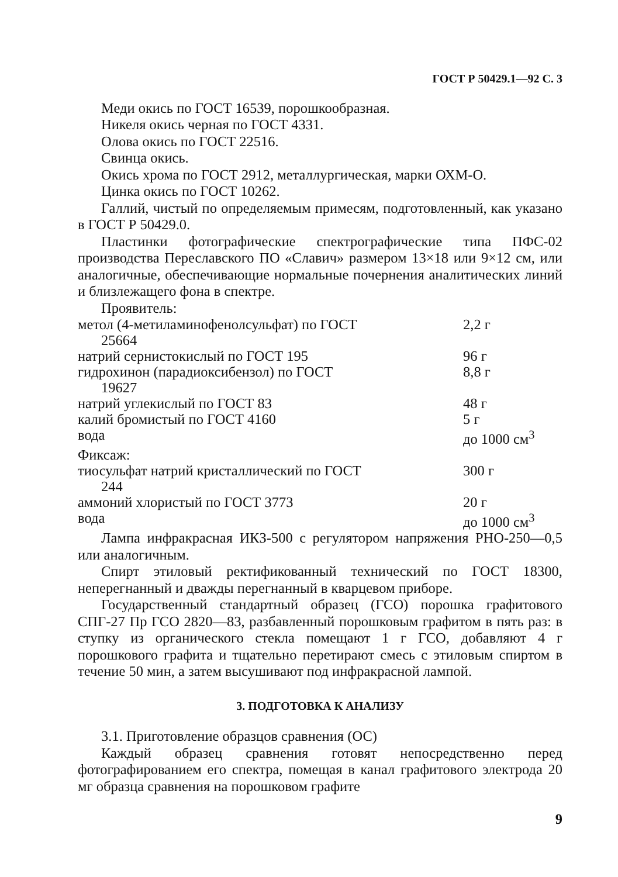ГОСТ Р 50429.1—92 С. 3
Меди окись по ГОСТ 16539, порошкообразная.
Никеля окись черная по ГОСТ 4331.
Олова окись по ГОСТ 22516.
Свинца окись.
Окись хрома по ГОСТ 2912, металлургическая, марки ОХМ-О.
Цинка окись по ГОСТ 10262.
Галлий, чистый по определяемым примесям, подготовленный, как указано в ГОСТ Р 50429.0.
Пластинки фотографические спектрографические типа ПФС-02 производства Переславского ПО «Славич» размером 13×18 или 9×12 см, или аналогичные, обеспечивающие нормальные почернения аналитических линий и близлежащего фона в спектре.
Проявитель:
| метол (4-метиламинофенолсульфат) по ГОСТ 25664 | 2,2 г |
| натрий сернистокислый по ГОСТ 195 | 96 г |
| гидрохинон (парадиоксибензол) по ГОСТ 19627 | 8,8 г |
| натрий углекислый по ГОСТ 83 | 48 г |
| калий бромистый по ГОСТ 4160 | 5 г |
| вода | до 1000 см<sup>3</sup> |
| Фиксаж: | |
| тиосульфат натрий кристаллический по ГОСТ 244 | 300 г |
| аммоний хлористый по ГОСТ 3773 | 20 г |
| вода | до 1000 см<sup>3</sup> |
Лампа инфракрасная ИКЗ-500 с регулятором напряжения РНО-250—0,5 или аналогичным.
Спирт этиловый ректификованный технический по ГОСТ 18300, неперегнанный и дважды перегнанный в кварцевом приборе.
Государственный стандартный образец (ГСО) порошка графитового СПГ-27 Пр ГСО 2820—83, разбавленный порошковым графитом в пять раз: в ступку из органического стекла помещают 1 г ГСО, добавляют 4 г порошкового графита и тщательно перетирают смесь с этиловым спиртом в течение 50 мин, а затем высушивают под инфракрасной лампой.
3. ПОДГОТОВКА К АНАЛИЗУ
3.1. Приготовление образцов сравнения (ОС)
Каждый образец сравнения готовят непосредственно перед фотографированием его спектра, помещая в канал графитового электрода 20 мг образца сравнения на порошковом графите
9